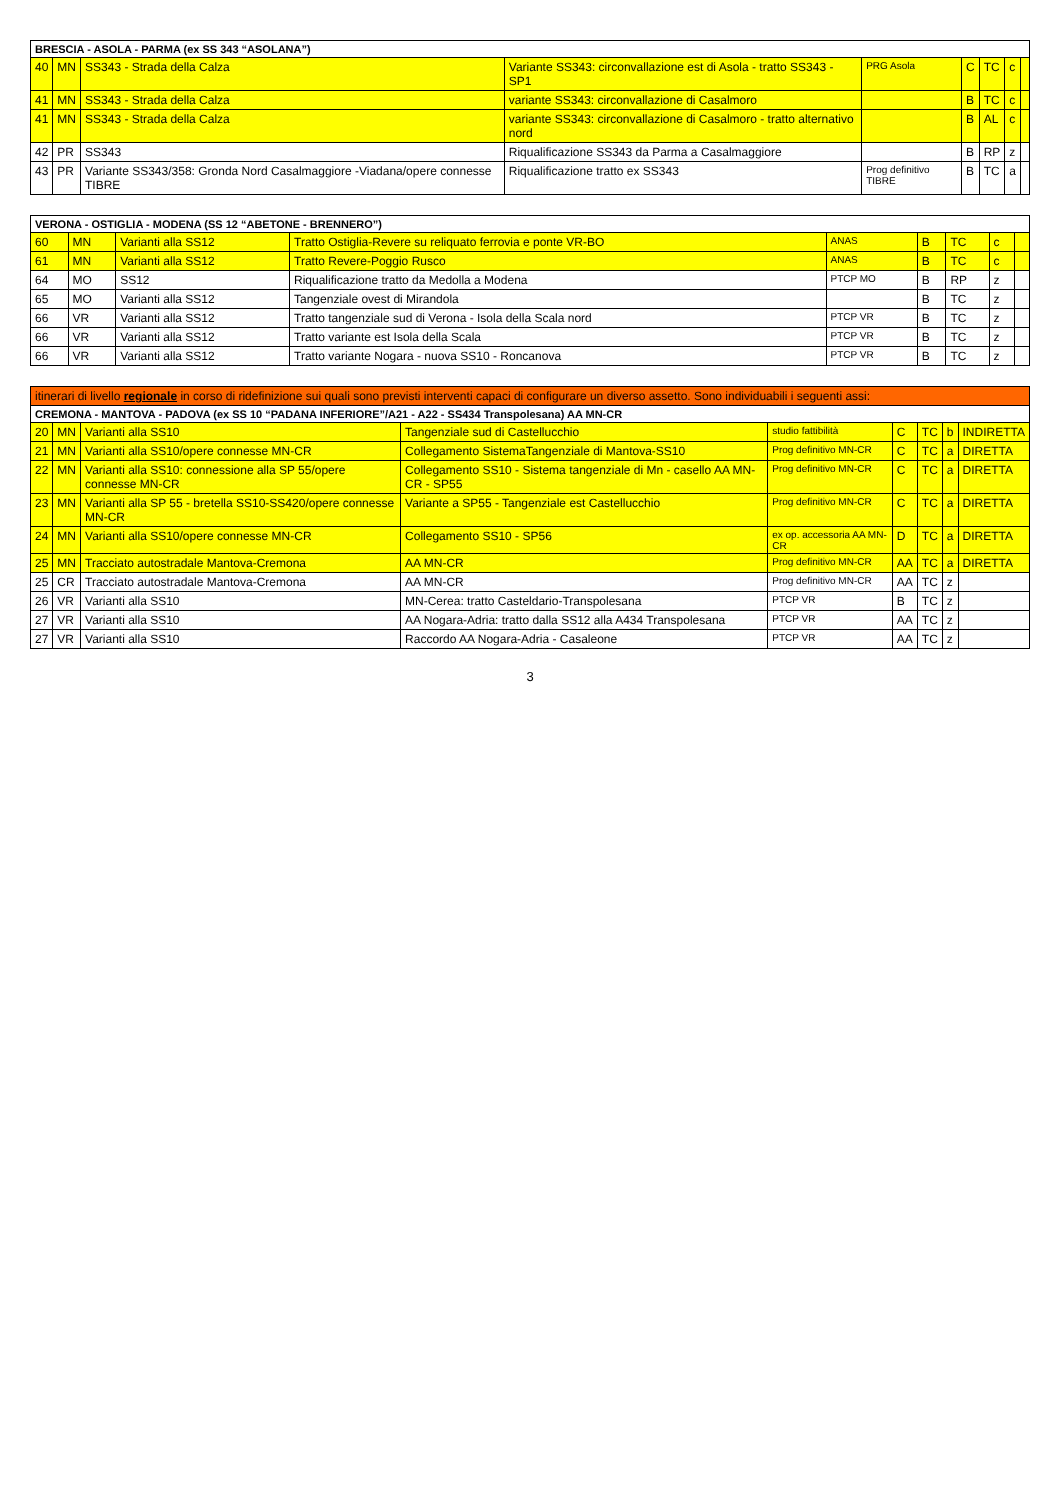| BRESCIA - ASOLA - PARMA (ex SS 343 “ASOLANA”) | | | | | | | | |
| --- | --- | --- | --- | --- | --- | --- | --- | --- |
| 40 | MN | SS343 - Strada della Calza | Variante SS343: circonvallazione est di Asola - tratto SS343 - SP1 | PRG Asola | C | TC | c | |
| 41 | MN | SS343 - Strada della Calza | variante SS343: circonvallazione di Casalmoro | | B | TC | c | |
| 41 | MN | SS343 - Strada della Calza | variante SS343: circonvallazione di Casalmoro - tratto alternativo nord | | B | AL | c | |
| 42 | PR | SS343 | Riqualificazione SS343 da Parma a Casalmaggiore | | B | RP | z | |
| 43 | PR | Variante SS343/358: Gronda Nord Casalmaggiore -Viadana/opere connesse TIBRE | Riqualificazione tratto ex SS343 | Prog definitivo TIBRE | B | TC | a | |
| VERONA - OSTIGLIA - MODENA (SS 12 “ABETONE - BRENNERO”) | | | | | | | | |
| --- | --- | --- | --- | --- | --- | --- | --- | --- |
| 60 | MN | Varianti alla SS12 | Tratto Ostiglia-Revere su reliquato ferrovia e ponte VR-BO | ANAS | B | TC | c | |
| 61 | MN | Varianti alla SS12 | Tratto Revere-Poggio Rusco | ANAS | B | TC | c | |
| 64 | MO | SS12 | Riqualificazione tratto da Medolla a Modena | PTCP MO | B | RP | z | |
| 65 | MO | Varianti alla SS12 | Tangenziale ovest di Mirandola | | B | TC | z | |
| 66 | VR | Varianti alla SS12 | Tratto tangenziale sud di Verona - Isola della Scala nord | PTCP VR | B | TC | z | |
| 66 | VR | Varianti alla SS12 | Tratto variante est Isola della Scala | PTCP VR | B | TC | z | |
| 66 | VR | Varianti alla SS12 | Tratto variante Nogara - nuova SS10 - Roncanova | PTCP VR | B | TC | z | |
| itinerari di livello regionale in corso di ridefinizione sui quali sono previsti interventi capaci di configurare un diverso assetto. Sono individuabili i seguenti assi: | | | | | | | | |
| --- | --- | --- | --- | --- | --- | --- | --- | --- |
| CREMONA - MANTOVA - PADOVA (ex SS 10 “PADANA INFERIORE”/A21 - A22 - SS434 Transpolesana) AA MN-CR | | | | | | | | |
| 20 | MN | Varianti alla SS10 | Tangenziale sud di Castellucchio | studio fattibilità | C | TC | b | INDIRETTA |
| 21 | MN | Varianti alla SS10/opere connesse MN-CR | Collegamento SistemaTangenziale di Mantova-SS10 | Prog definitivo MN-CR | C | TC | a | DIRETTA |
| 22 | MN | Varianti alla SS10: connessione alla SP 55/opere connesse MN-CR | Collegamento SS10 - Sistema tangenziale di Mn - casello AA MN-CR - SP55 | Prog definitivo MN-CR | C | TC | a | DIRETTA |
| 23 | MN | Varianti alla SP 55 - bretella SS10-SS420/opere connesse MN-CR | Variante a SP55 - Tangenziale est Castellucchio | Prog definitivo MN-CR | C | TC | a | DIRETTA |
| 24 | MN | Varianti alla SS10/opere connesse MN-CR | Collegamento SS10 - SP56 | ex op. accessoria AA MN-CR | D | TC | a | DIRETTA |
| 25 | MN | Tracciato autostradale Mantova-Cremona | AA MN-CR | Prog definitivo MN-CR | AA | TC | a | DIRETTA |
| 25 | CR | Tracciato autostradale Mantova-Cremona | AA MN-CR | Prog definitivo MN-CR | AA | TC | z | |
| 26 | VR | Varianti alla SS10 | MN-Cerea: tratto Casteldario-Transpolesana | PTCP VR | B | TC | z | |
| 27 | VR | Varianti alla SS10 | AA Nogara-Adria: tratto dalla SS12 alla A434 Transpolesana | PTCP VR | AA | TC | z | |
| 27 | VR | Varianti alla SS10 | Raccordo AA Nogara-Adria - Casaleone | PTCP VR | AA | TC | z | |
3